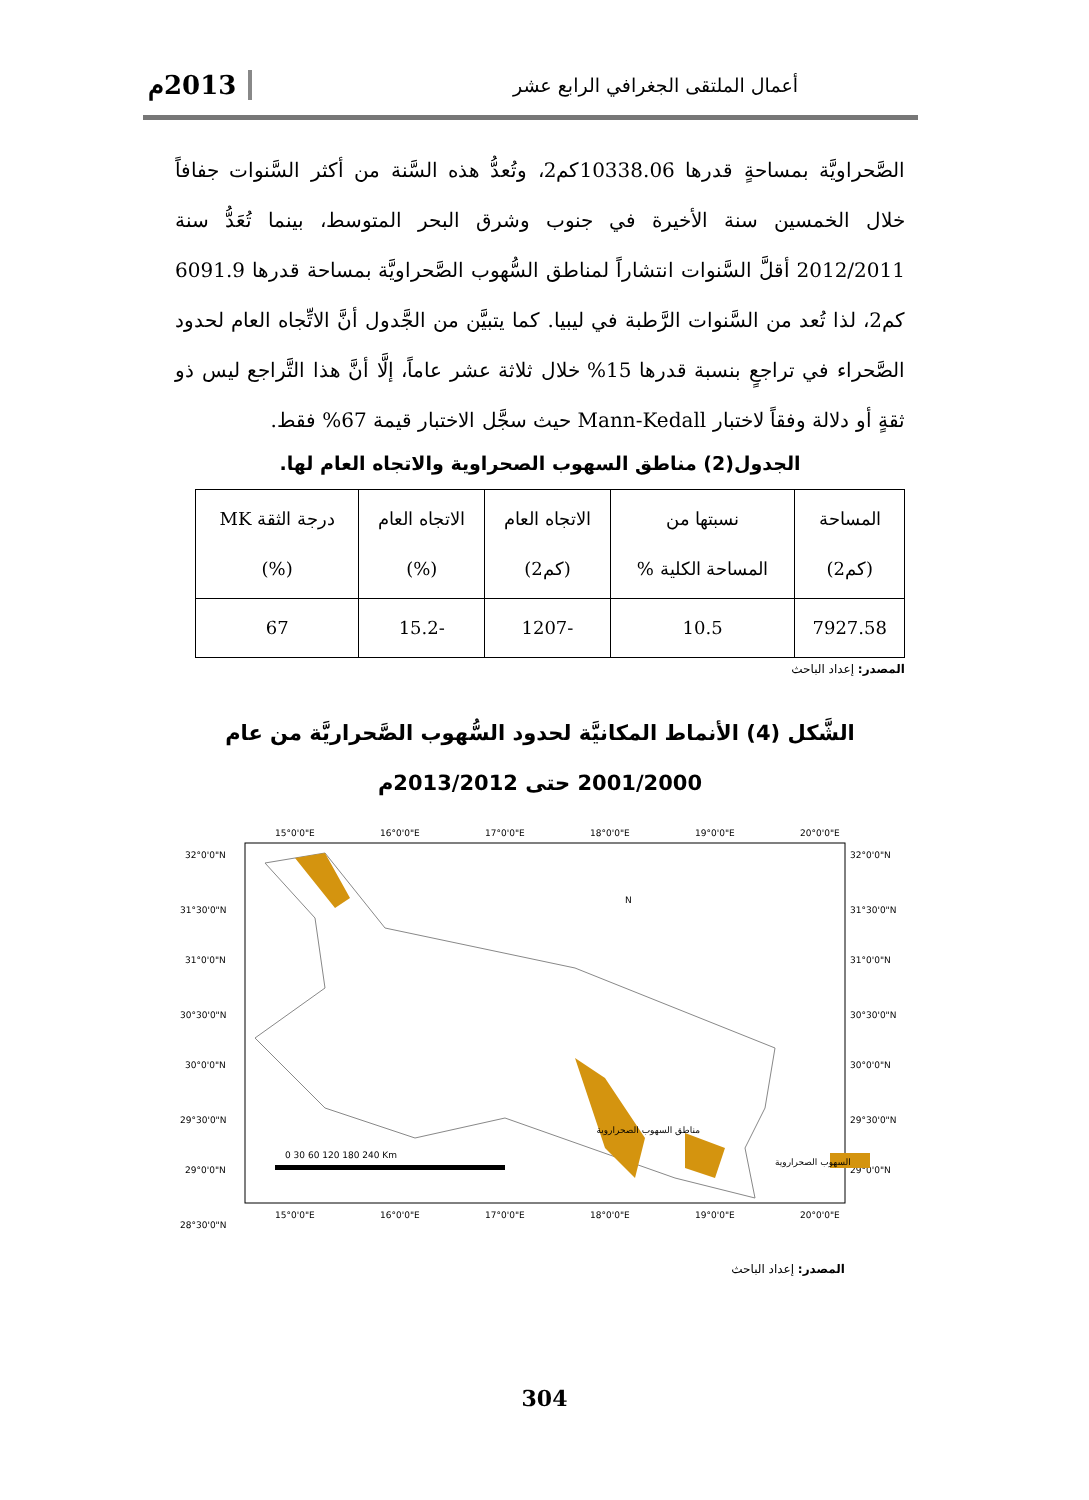أعمال الملتقى الجغرافي الرابع عشر 2013م
الصَّحراويَّة بمساحةٍ قدرها 10338.06كم2، وتُعدُّ هذه السَّنة من أكثر السَّنوات جفافاً خلال الخمسين سنة الأخيرة في جنوب وشرق البحر المتوسط، بينما تُعَدُّ سنة 2012/2011 أقلَّ السَّنوات انتشاراً لمناطق السُّهوب الصَّحراويَّة بمساحة قدرها 6091.9 كم2، لذا تُعد من السَّنوات الرَّطبة في ليبيا. كما يتبيَّن من الجَّدول أنَّ الاتِّجاه العام لحدود الصَّحراء في تراجعٍ بنسبة قدرها 15% خلال ثلاثة عشر عاماً، إلَّا أنَّ هذا التَّراجع ليس ذو ثقةٍ أو دلالة وفقاً لاختبار Mann-Kedall حيث سجَّل الاختبار قيمة 67% فقط.
الجدول(2) مناطق السهوب الصحراوية والاتجاه العام لها.
| المساحة (كم2) | نسبتها من المساحة الكلية % | الاتجاه العام (كم2) | الاتجاه العام (%) | درجة الثقة MK (%) |
| --- | --- | --- | --- | --- |
| 7927.58 | 10.5 | -1207 | -15.2 | 67 |
المصدر: إعداد الباحث
الشَّكل (4) الأنماط المكانيَّة لحدود السُّهوب الصَّحراريَّة من عام
2001/2000 حتى 2013/2012م
15°0'0"E
16°0'0"E
17°0'0"E
18°0'0"E
19°0'0"E
20°0'0"E
15°0'0"E
16°0'0"E
17°0'0"E
18°0'0"E
19°0'0"E
20°0'0"E
32°0'0"N
31°30'0"N
31°0'0"N
30°30'0"N
30°0'0"N
29°30'0"N
29°0'0"N
28°30'0"N
32°0'0"N
31°30'0"N
31°0'0"N
30°30'0"N
30°0'0"N
29°30'0"N
29°0'0"N
N
0 30 60 120 180 240 Km
مناطق السهوب الصحراروية
السهوب الصحراروية
المصدر: إعداد الباحث
304